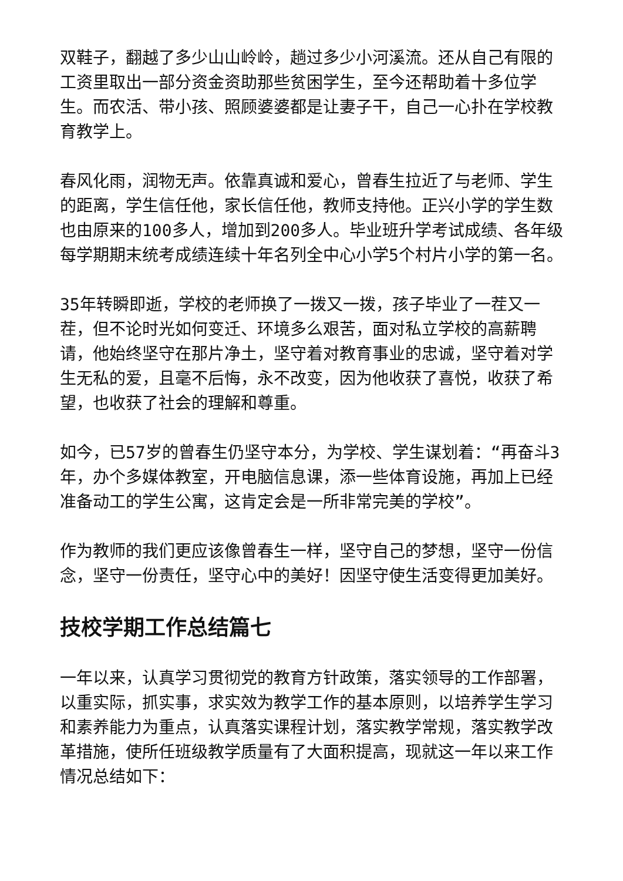双鞋子，翻越了多少山山岭岭，趟过多少小河溪流。还从自己有限的工资里取出一部分资金资助那些贫困学生，至今还帮助着十多位学生。而农活、带小孩、照顾婆婆都是让妻子干，自己一心扑在学校教育教学上。
春风化雨，润物无声。依靠真诚和爱心，曾春生拉近了与老师、学生的距离，学生信任他，家长信任他，教师支持他。正兴小学的学生数也由原来的100多人，增加到200多人。毕业班升学考试成绩、各年级每学期期末统考成绩连续十年名列全中心小学5个村片小学的第一名。
35年转瞬即逝，学校的老师换了一拨又一拨，孩子毕业了一茬又一茬，但不论时光如何变迁、环境多么艰苦，面对私立学校的高薪聘请，他始终坚守在那片净土，坚守着对教育事业的忠诚，坚守着对学生无私的爱，且毫不后悔，永不改变，因为他收获了喜悦，收获了希望，也收获了社会的理解和尊重。
如今，已57岁的曾春生仍坚守本分，为学校、学生谋划着：“再奋斗3年，办个多媒体教室，开电脑信息课，添一些体育设施，再加上已经准备动工的学生公寓，这肯定会是一所非常完美的学校”。
作为教师的我们更应该像曾春生一样，坚守自己的梦想，坚守一份信念，坚守一份责任，坚守心中的美好！因坚守使生活变得更加美好。
技校学期工作总结篇七
一年以来，认真学习贯彻党的教育方针政策，落实领导的工作部署，以重实际，抓实事，求实效为教学工作的基本原则，以培养学生学习和素养能力为重点，认真落实课程计划，落实教学常规，落实教学改革措施，使所任班级教学质量有了大面积提高，现就这一年以来工作情况总结如下：